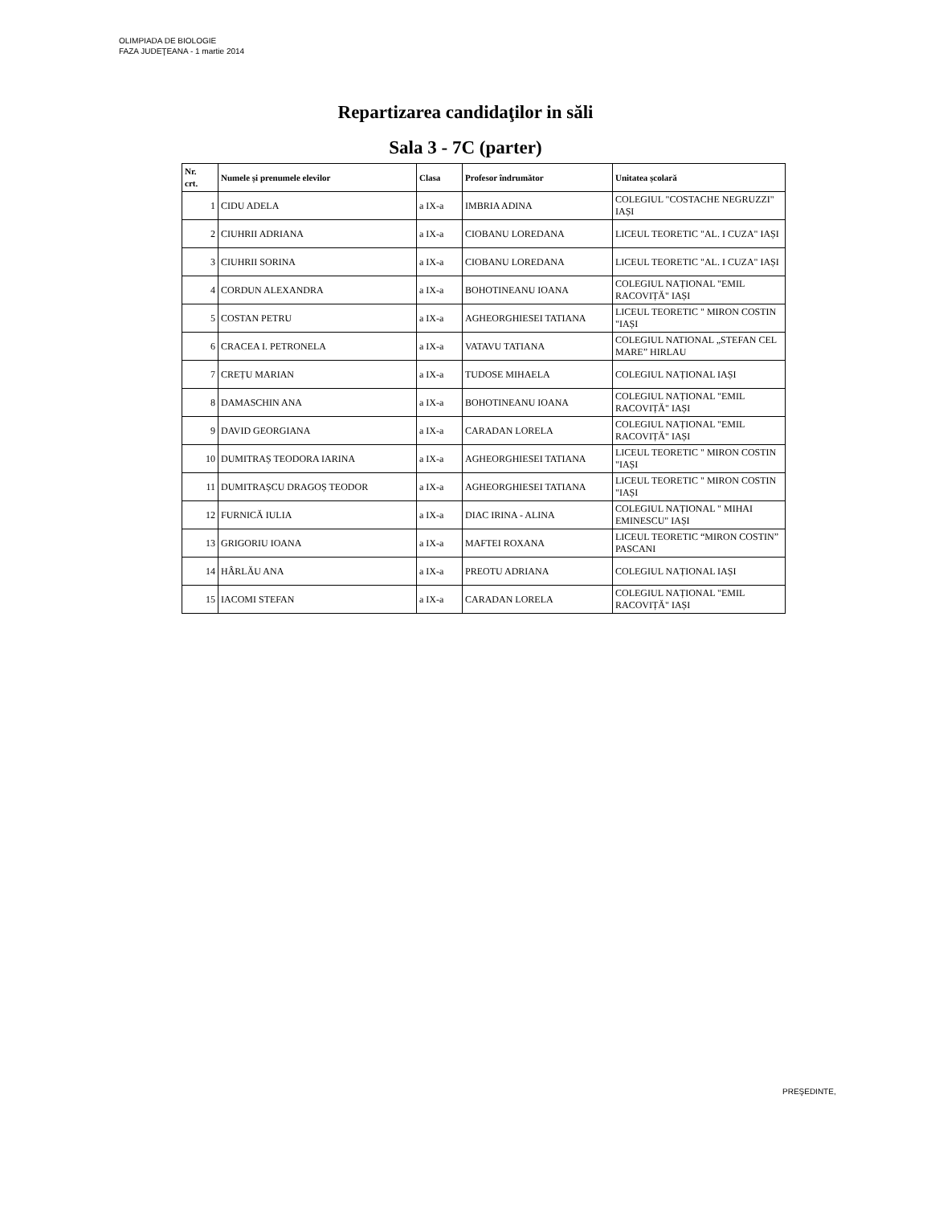OLIMPIADA DE BIOLOGIE
FAZA JUDEŢEANA - 1 martie 2014
Repartizarea candidaţilor in săli
Sala 3 - 7C (parter)
| Nr. crt. | Numele și prenumele elevilor | Clasa | Profesor îndrumător | Unitatea școlară |
| --- | --- | --- | --- | --- |
| 1 | CIDU ADELA | a IX-a | IMBRIA ADINA | COLEGIUL "COSTACHE NEGRUZZI" IAȘI |
| 2 | CIUHRII ADRIANA | a IX-a | CIOBANU LOREDANA | LICEUL TEORETIC "AL. I CUZA" IAȘI |
| 3 | CIUHRII SORINA | a IX-a | CIOBANU LOREDANA | LICEUL TEORETIC "AL. I CUZA" IAȘI |
| 4 | CORDUN ALEXANDRA | a IX-a | BOHOTINEANU IOANA | COLEGIUL NAȚIONAL "EMIL RACOVIȚĂ" IAȘI |
| 5 | COSTAN PETRU | a IX-a | AGHEORGHIESEI TATIANA | LICEUL TEORETIC " MIRON COSTIN "IAȘI |
| 6 | CRACEA I. PETRONELA | a IX-a | VATAVU TATIANA | COLEGIUL NATIONAL „STEFAN CEL MARE” HIRLAU |
| 7 | CREȚU MARIAN | a IX-a | TUDOSE MIHAELA | COLEGIUL NAȚIONAL IAȘI |
| 8 | DAMASCHIN ANA | a IX-a | BOHOTINEANU IOANA | COLEGIUL NAȚIONAL "EMIL RACOVIȚĂ" IAȘI |
| 9 | DAVID GEORGIANA | a IX-a | CARADAN LORELA | COLEGIUL NAȚIONAL "EMIL RACOVIȚĂ" IAȘI |
| 10 | DUMITRAȘ TEODORA IARINA | a IX-a | AGHEORGHIESEI TATIANA | LICEUL TEORETIC " MIRON COSTIN "IAȘI |
| 11 | DUMITRAȘCU DRAGOȘ TEODOR | a IX-a | AGHEORGHIESEI TATIANA | LICEUL TEORETIC " MIRON COSTIN "IAȘI |
| 12 | FURNICĂ IULIA | a IX-a | DIAC IRINA - ALINA | COLEGIUL NAȚIONAL " MIHAI EMINESCU" IAȘI |
| 13 | GRIGORIU IOANA | a IX-a | MAFTEI ROXANA | LICEUL TEORETIC “MIRON COSTIN” PASCANI |
| 14 | HÂRLĂU ANA | a IX-a | PREOTU ADRIANA | COLEGIUL NAȚIONAL IAȘI |
| 15 | IACOMI STEFAN | a IX-a | CARADAN LORELA | COLEGIUL NAȚIONAL "EMIL RACOVIȚĂ" IAȘI |
PREŞEDINTE,